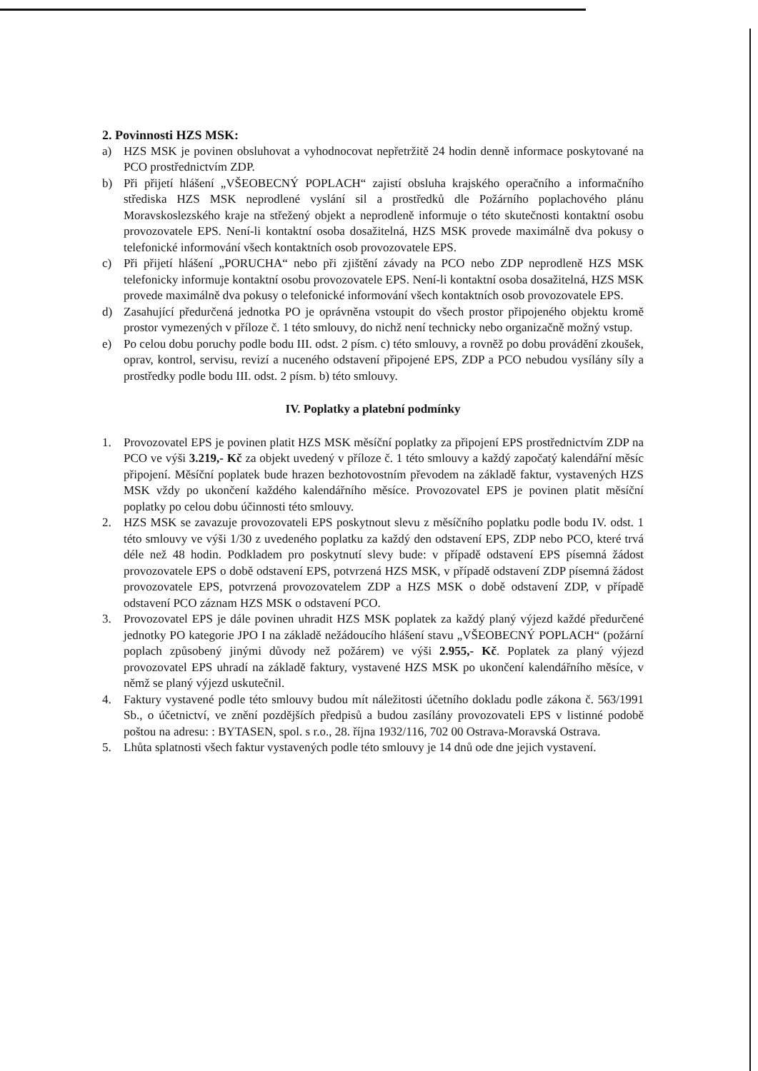2. Povinnosti HZS MSK:
a) HZS MSK je povinen obsluhovat a vyhodnocovat nepřetržitě 24 hodin denně informace poskytované na PCO prostřednictvím ZDP.
b) Při přijetí hlášení „VŠEOBECNÝ POPLACH“ zajistí obsluha krajského operačního a informačního střediska HZS MSK neprodlené vyslání sil a prostředků dle Požárního poplachového plánu Moravskoslezského kraje na střežený objekt a neprodleně informuje o této skutečnosti kontaktní osobu provozovatele EPS. Není-li kontaktní osoba dosažitelná, HZS MSK provede maximálně dva pokusy o telefonické informování všech kontaktních osob provozovatele EPS.
c) Při přijetí hlášení „PORUCHA“ nebo při zjištění závady na PCO nebo ZDP neprodleně HZS MSK telefonicky informuje kontaktní osobu provozovatele EPS. Není-li kontaktní osoba dosažitelná, HZS MSK provede maximálně dva pokusy o telefonické informování všech kontaktních osob provozovatele EPS.
d) Zasahující předurčená jednotka PO je oprávněna vstoupit do všech prostor připojeného objektu kromě prostor vymezených v příloze č. 1 této smlouvy, do nichž není technicky nebo organizačně možný vstup.
e) Po celou dobu poruchy podle bodu III. odst. 2 písm. c) této smlouvy, a rovněž po dobu provádění zkoušek, oprav, kontrol, servisu, revizí a nuceného odstavení připojené EPS, ZDP a PCO nebudou vysílány síly a prostředky podle bodu III. odst. 2 písm. b) této smlouvy.
IV. Poplatky a platební podmínky
1. Provozovatel EPS je povinen platit HZS MSK měsíční poplatky za připojení EPS prostřednictvím ZDP na PCO ve výši 3.219,- Kč za objekt uvedený v příloze č. 1 této smlouvy a každý započatý kalendářní měsíc připojení. Měsíční poplatek bude hrazen bezhotovostním převodem na základě faktur, vystavených HZS MSK vždy po ukončení každého kalendářního měsíce. Provozovatel EPS je povinen platit měsíční poplatky po celou dobu účinnosti této smlouvy.
2. HZS MSK se zavazuje provozovateli EPS poskytnout slevu z měsíčního poplatku podle bodu IV. odst. 1 této smlouvy ve výši 1/30 z uvedeného poplatku za každý den odstavení EPS, ZDP nebo PCO, které trvá déle než 48 hodin. Podkladem pro poskytnutí slevy bude: v případě odstavení EPS písemná žádost provozovatele EPS o době odstavení EPS, potvrzená HZS MSK, v případě odstavení ZDP písemná žádost provozovatele EPS, potvrzená provozovatelem ZDP a HZS MSK o době odstavení ZDP, v případě odstavení PCO záznam HZS MSK o odstavení PCO.
3. Provozovatel EPS je dále povinen uhradit HZS MSK poplatek za každý planý výjezd každé předurčené jednotky PO kategorie JPO I na základě nežádoucího hlášení stavu „VŠEOBECNÝ POPLACH“ (požární poplach způsobený jinými důvody než požárem) ve výši 2.955,- Kč. Poplatek za planý výjezd provozovatel EPS uhradí na základě faktury, vystavené HZS MSK po ukončení kalendářního měsíce, v němž se planý výjezd uskutečnil.
4. Faktury vystavené podle této smlouvy budou mít náležitosti účetního dokladu podle zákona č. 563/1991 Sb., o účetnictví, ve znění pozdějších předpisů a budou zasílány provozovateli EPS v listinné podobě poštou na adresu: : BYTASEN, spol. s r.o., 28. října 1932/116, 702 00 Ostrava-Moravská Ostrava.
5. Lhůta splatnosti všech faktur vystavených podle této smlouvy je 14 dnů ode dne jejich vystavení.